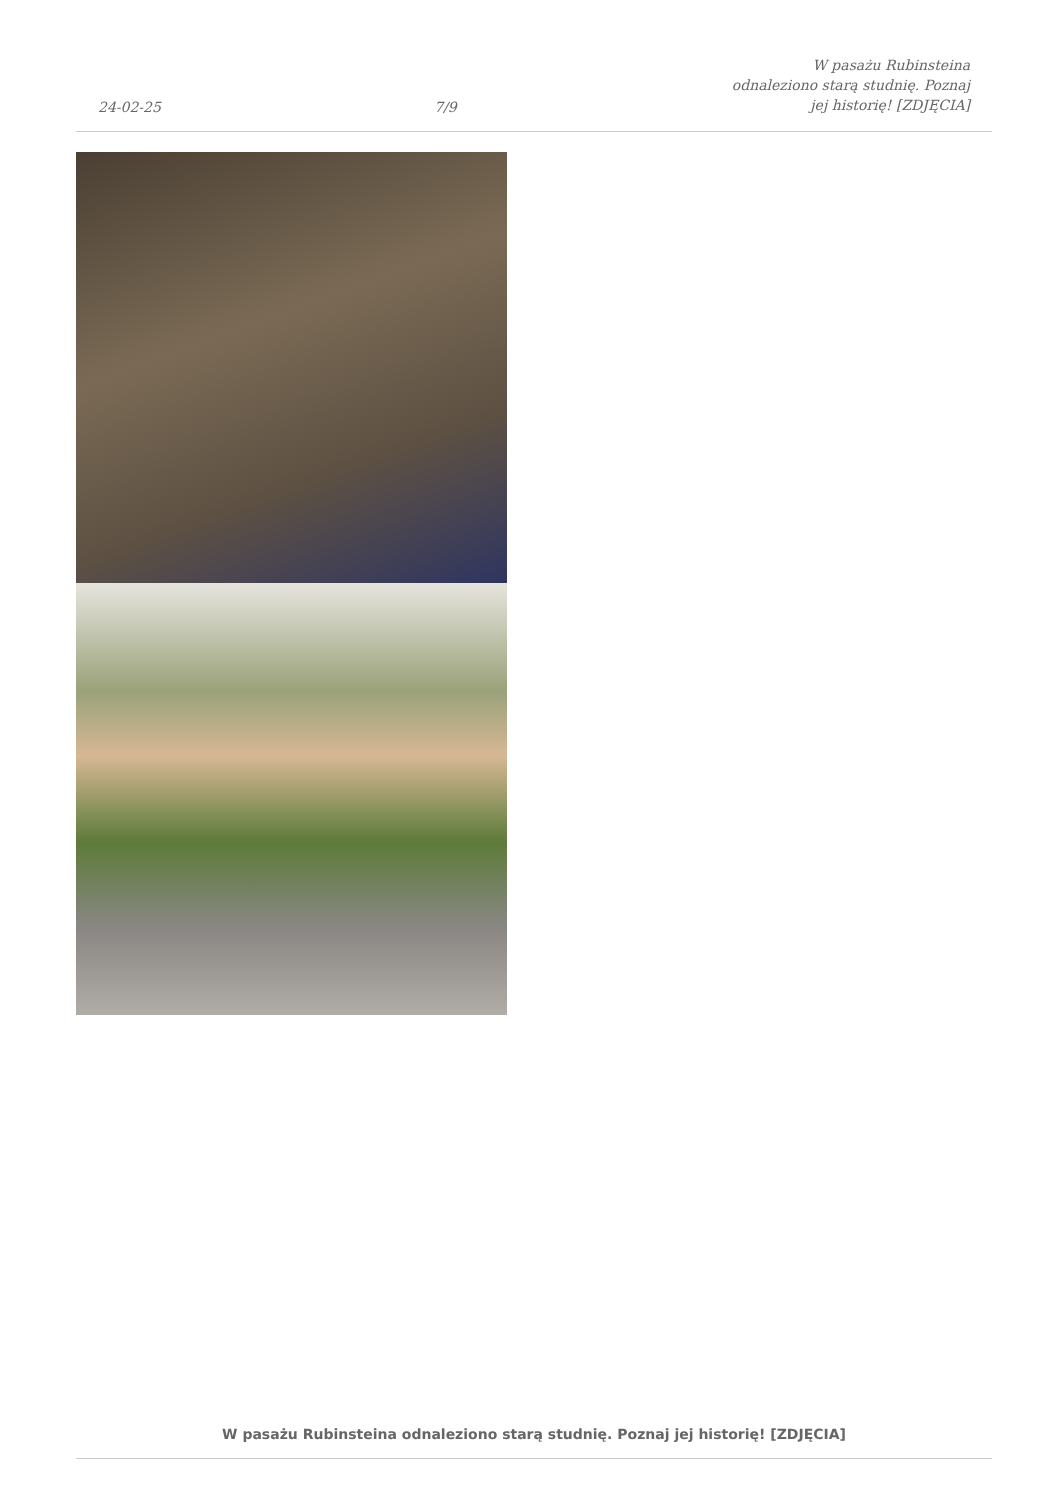24-02-25 7/9 W pasażu Rubinsteina odnaleziono starą studnię. Poznaj jej historię! [ZDJĘCIA]
W pasażu Rubinsteina odnaleziono starą studnię. Poznaj jej historię! [ZDJĘCIA]